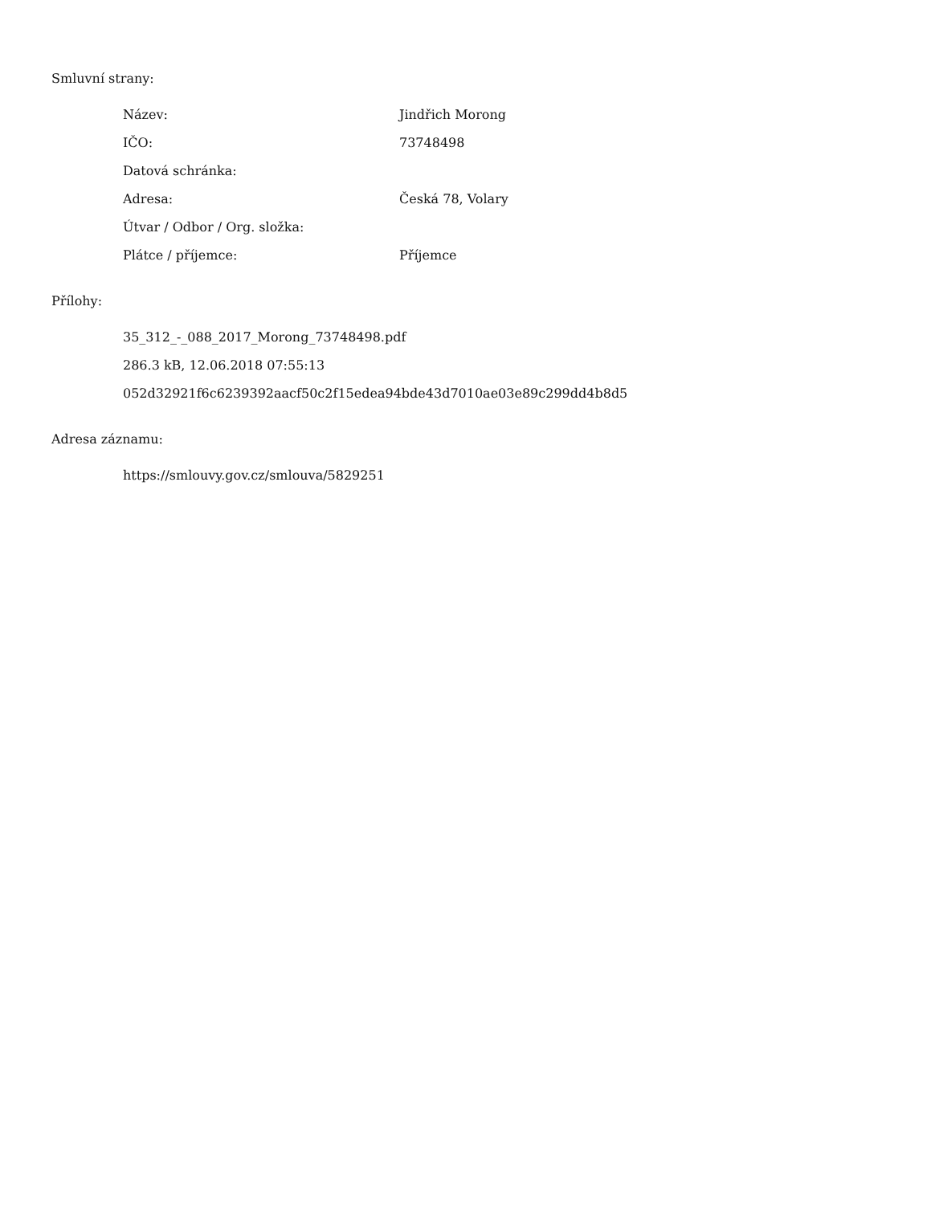Smluvní strany:
| Název: | Jindřich Morong |
| IČO: | 73748498 |
| Datová schránka: | |
| Adresa: | Česká 78, Volary |
| Útvar / Odbor / Org. složka: | |
| Plátce / příjemce: | Příjemce |
Přílohy:
35_312_-_088_2017_Morong_73748498.pdf
286.3 kB, 12.06.2018 07:55:13
052d32921f6c6239392aacf50c2f15edea94bde43d7010ae03e89c299dd4b8d5
Adresa záznamu:
https://smlouvy.gov.cz/smlouva/5829251